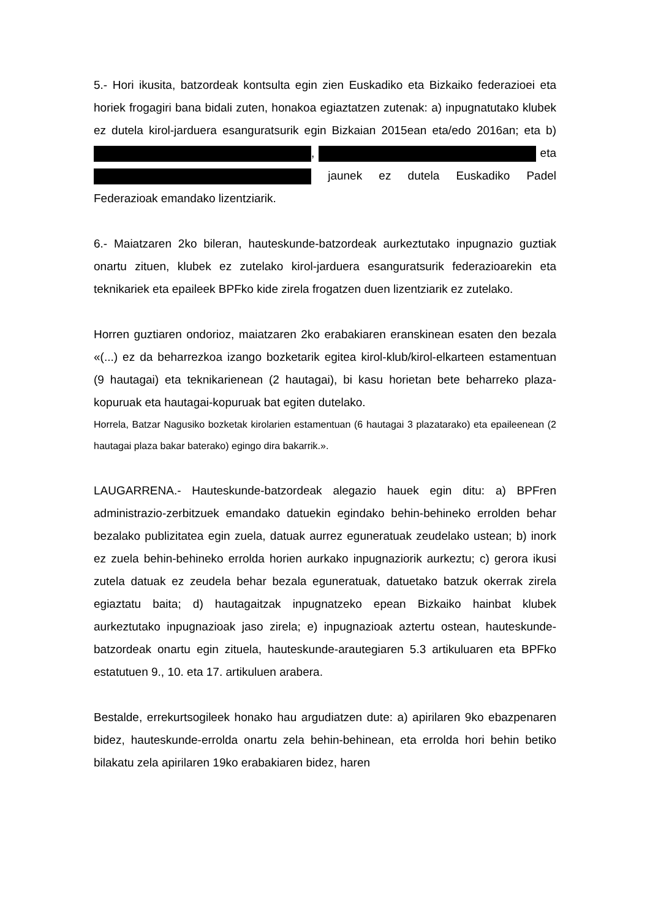5.- Hori ikusita, batzordeak kontsulta egin zien Euskadiko eta Bizkaiko federazioei eta horiek frogagiri bana bidali zuten, honakoa egiaztatzen zutenak: a) inpugnatutako klubek ez dutela kirol-jarduera esanguratsurik egin Bizkaian 2015ean eta/edo 2016an; eta b) , eta jaunek ez dutela Euskadiko Padel Federazioak emandako lizentziarik.
6.- Maiatzaren 2ko bileran, hauteskunde-batzordeak aurkeztutako inpugnazio guztiak onartu zituen, klubek ez zutelako kirol-jarduera esanguratsurik federazioarekin eta teknikariek eta epaileek BPFko kide zirela frogatzen duen lizentziarik ez zutelako.
Horren guztiaren ondorioz, maiatzaren 2ko erabakiaren eranskinean esaten den bezala «(...) ez da beharrezkoa izango bozketarik egitea kirol-klub/kirol-elkarteen estamentuan (9 hautagai) eta teknikarienean (2 hautagai), bi kasu horietan bete beharreko plaza-kopuruak eta hautagai-kopuruak bat egiten dutelako.
Horrela, Batzar Nagusiko bozketak kirolarien estamentuan (6 hautagai 3 plazatarako) eta epaileenean (2 hautagai plaza bakar baterako) egingo dira bakarrik.».
LAUGARRENA.- Hauteskunde-batzordeak alegazio hauek egin ditu: a) BPFren administrazio-zerbitzuek emandako datuekin egindako behin-behineko errolden behar bezalako publizitatea egin zuela, datuak aurrez eguneratuak zeudelako ustean; b) inork ez zuela behin-behineko errolda horien aurkako inpugnaziorik aurkeztu; c) gerora ikusi zutela datuak ez zeudela behar bezala eguneratuak, datuetako batzuk okerrak zirela egiaztatu baita; d) hautagaitzak inpugnatzeko epean Bizkaiko hainbat klubek aurkeztutako inpugnazioak jaso zirela; e) inpugnazioak aztertu ostean, hauteskunde-batzordeak onartu egin zituela, hauteskunde-arautegiaren 5.3 artikuluaren eta BPFko estatutuen 9., 10. eta 17. artikuluen arabera.
Bestalde, errekurtsogileek honako hau argudiatzen dute: a) apirilaren 9ko ebazpenaren bidez, hauteskunde-errolda onartu zela behin-behinean, eta errolda hori behin betiko bilakatu zela apirilaren 19ko erabakiaren bidez, haren